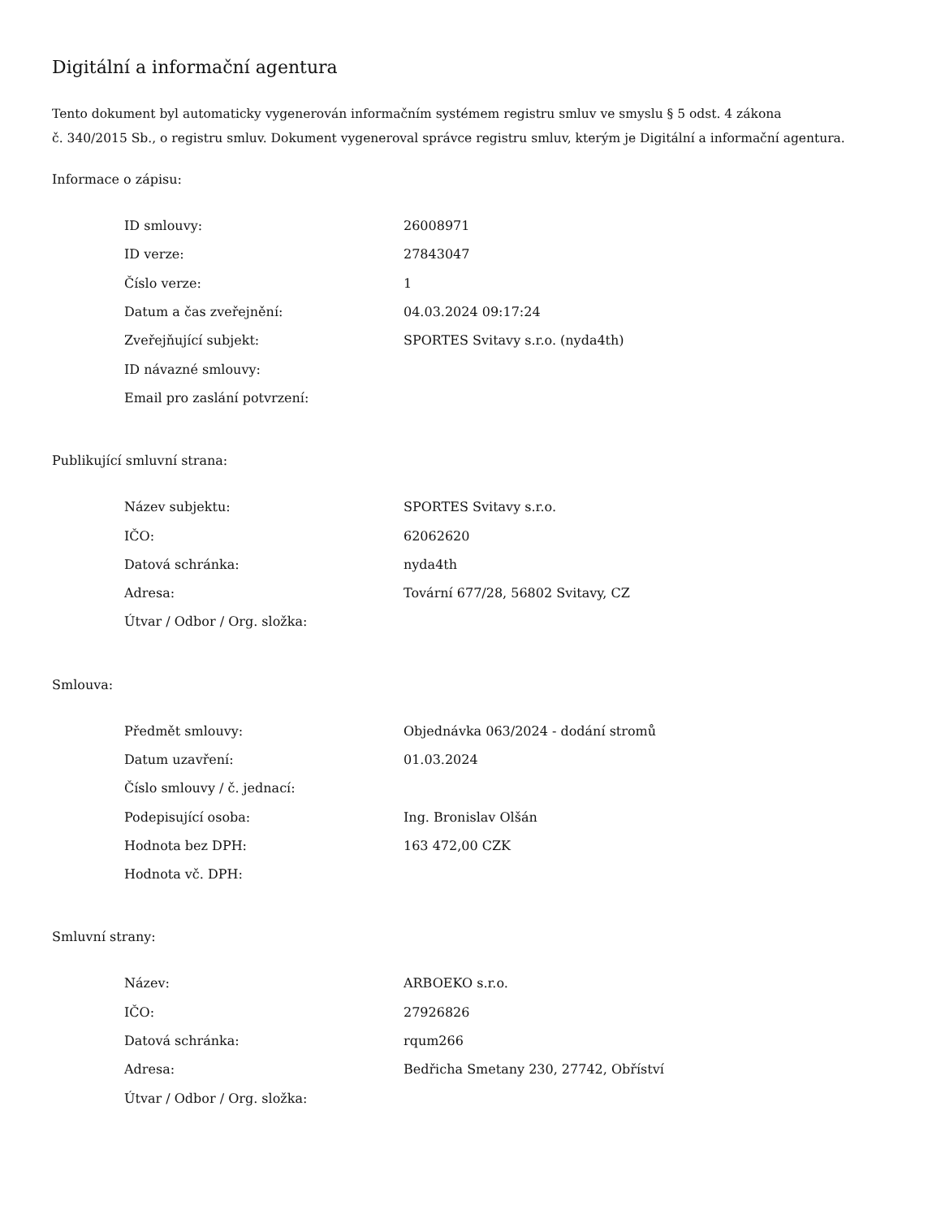Digitální a informační agentura
Tento dokument byl automaticky vygenerován informačním systémem registru smluv ve smyslu § 5 odst. 4 zákona
č. 340/2015 Sb., o registru smluv. Dokument vygeneroval správce registru smluv, kterým je Digitální a informační agentura.
Informace o zápisu:
| ID smlouvy: | 26008971 |
| ID verze: | 27843047 |
| Číslo verze: | 1 |
| Datum a čas zveřejnění: | 04.03.2024 09:17:24 |
| Zveřejňující subjekt: | SPORTES Svitavy s.r.o. (nyda4th) |
| ID návazné smlouvy: | |
| Email pro zaslání potvrzení: | |
Publikující smluvní strana:
| Název subjektu: | SPORTES Svitavy s.r.o. |
| IČO: | 62062620 |
| Datová schránka: | nyda4th |
| Adresa: | Tovární 677/28, 56802 Svitavy, CZ |
| Útvar / Odbor / Org. složka: | |
Smlouva:
| Předmět smlouvy: | Objednávka 063/2024 - dodání stromů |
| Datum uzavření: | 01.03.2024 |
| Číslo smlouvy / č. jednací: | |
| Podepisující osoba: | Ing. Bronislav Olšán |
| Hodnota bez DPH: | 163 472,00 CZK |
| Hodnota vč. DPH: | |
Smluvní strany:
| Název: | ARBOEKO s.r.o. |
| IČO: | 27926826 |
| Datová schránka: | rqum266 |
| Adresa: | Bedřicha Smetany 230, 27742, Obříství |
| Útvar / Odbor / Org. složka: | |